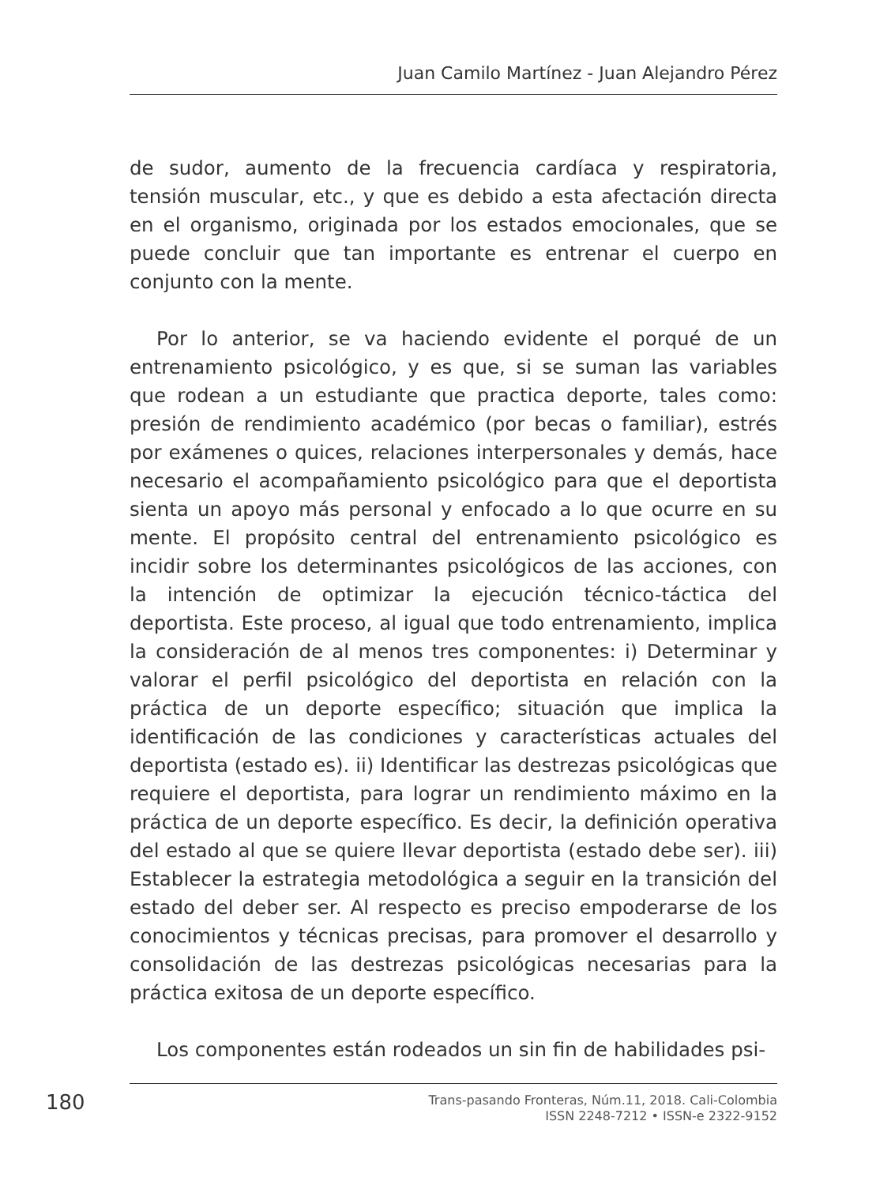Juan Camilo Martínez - Juan Alejandro Pérez
de sudor, aumento de la frecuencia cardíaca y respiratoria, tensión muscular, etc., y que es debido a esta afectación directa en el organismo, originada por los estados emocionales, que se puede concluir que tan importante es entrenar el cuerpo en conjunto con la mente.
Por lo anterior, se va haciendo evidente el porqué de un entrenamiento psicológico, y es que, si se suman las variables que rodean a un estudiante que practica deporte, tales como: presión de rendimiento académico (por becas o familiar), estrés por exámenes o quices, relaciones interpersonales y demás, hace necesario el acompañamiento psicológico para que el deportista sienta un apoyo más personal y enfocado a lo que ocurre en su mente. El propósito central del entrenamiento psicológico es incidir sobre los determinantes psicológicos de las acciones, con la intención de optimizar la ejecución técnico-táctica del deportista. Este proceso, al igual que todo entrenamiento, implica la consideración de al menos tres componentes: i) Determinar y valorar el perfil psicológico del deportista en relación con la práctica de un deporte específico; situación que implica la identificación de las condiciones y características actuales del deportista (estado es). ii) Identificar las destrezas psicológicas que requiere el deportista, para lograr un rendimiento máximo en la práctica de un deporte específico. Es decir, la definición operativa del estado al que se quiere llevar deportista (estado debe ser). iii) Establecer la estrategia metodológica a seguir en la transición del estado del deber ser. Al respecto es preciso empoderarse de los conocimientos y técnicas precisas, para promover el desarrollo y consolidación de las destrezas psicológicas necesarias para la práctica exitosa de un deporte específico.
Los componentes están rodeados un sin fin de habilidades psi-
180
Trans-pasando Fronteras, Núm.11, 2018. Cali-Colombia
ISSN 2248-7212 • ISSN-e 2322-9152